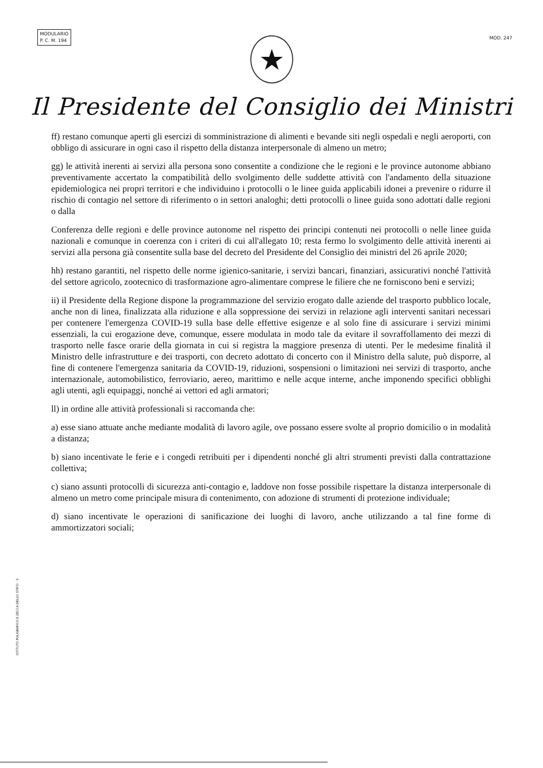MODULARIO
P. C. M. 194
MOD. 247
★
Il Presidente del Consiglio dei Ministri
ff) restano comunque aperti gli esercizi di somministrazione di alimenti e bevande siti negli ospedali e negli aeroporti, con obbligo di assicurare in ogni caso il rispetto della distanza interpersonale di almeno un metro;
gg) le attività inerenti ai servizi alla persona sono consentite a condizione che le regioni e le province autonome abbiano preventivamente accertato la compatibilità dello svolgimento delle suddette attività con l'andamento della situazione epidemiologica nei propri territori e che individuino i protocolli o le linee guida applicabili idonei a prevenire o ridurre il rischio di contagio nel settore di riferimento o in settori analoghi; detti protocolli o linee guida sono adottati dalle regioni o dalla
Conferenza delle regioni e delle province autonome nel rispetto dei principi contenuti nei protocolli o nelle linee guida nazionali e comunque in coerenza con i criteri di cui all'allegato 10; resta fermo lo svolgimento delle attività inerenti ai servizi alla persona già consentite sulla base del decreto del Presidente del Consiglio dei ministri del 26 aprile 2020;
hh) restano garantiti, nel rispetto delle norme igienico-sanitarie, i servizi bancari, finanziari, assicurativi nonché l'attività del settore agricolo, zootecnico di trasformazione agro-alimentare comprese le filiere che ne forniscono beni e servizi;
ii) il Presidente della Regione dispone la programmazione del servizio erogato dalle aziende del trasporto pubblico locale, anche non di linea, finalizzata alla riduzione e alla soppressione dei servizi in relazione agli interventi sanitari necessari per contenere l'emergenza COVID-19 sulla base delle effettive esigenze e al solo fine di assicurare i servizi minimi essenziali, la cui erogazione deve, comunque, essere modulata in modo tale da evitare il sovraffollamento dei mezzi di trasporto nelle fasce orarie della giornata in cui si registra la maggiore presenza di utenti. Per le medesime finalità il Ministro delle infrastrutture e dei trasporti, con decreto adottato di concerto con il Ministro della salute, può disporre, al fine di contenere l'emergenza sanitaria da COVID-19, riduzioni, sospensioni o limitazioni nei servizi di trasporto, anche internazionale, automobilistico, ferroviario, aereo, marittimo e nelle acque interne, anche imponendo specifici obblighi agli utenti, agli equipaggi, nonché ai vettori ed agli armatori;
ll) in ordine alle attività professionali si raccomanda che:
a) esse siano attuate anche mediante modalità di lavoro agile, ove possano essere svolte al proprio domicilio o in modalità a distanza;
b) siano incentivate le ferie e i congedi retribuiti per i dipendenti nonché gli altri strumenti previsti dalla contrattazione collettiva;
c) siano assunti protocolli di sicurezza anti-contagio e, laddove non fosse possibile rispettare la distanza interpersonale di almeno un metro come principale misura di contenimento, con adozione di strumenti di protezione individuale;
d) siano incentivate le operazioni di sanificazione dei luoghi di lavoro, anche utilizzando a tal fine forme di ammortizzatori sociali;
ISTITUTO POLIGRAFICO E ZECCA DELLO STATO - S